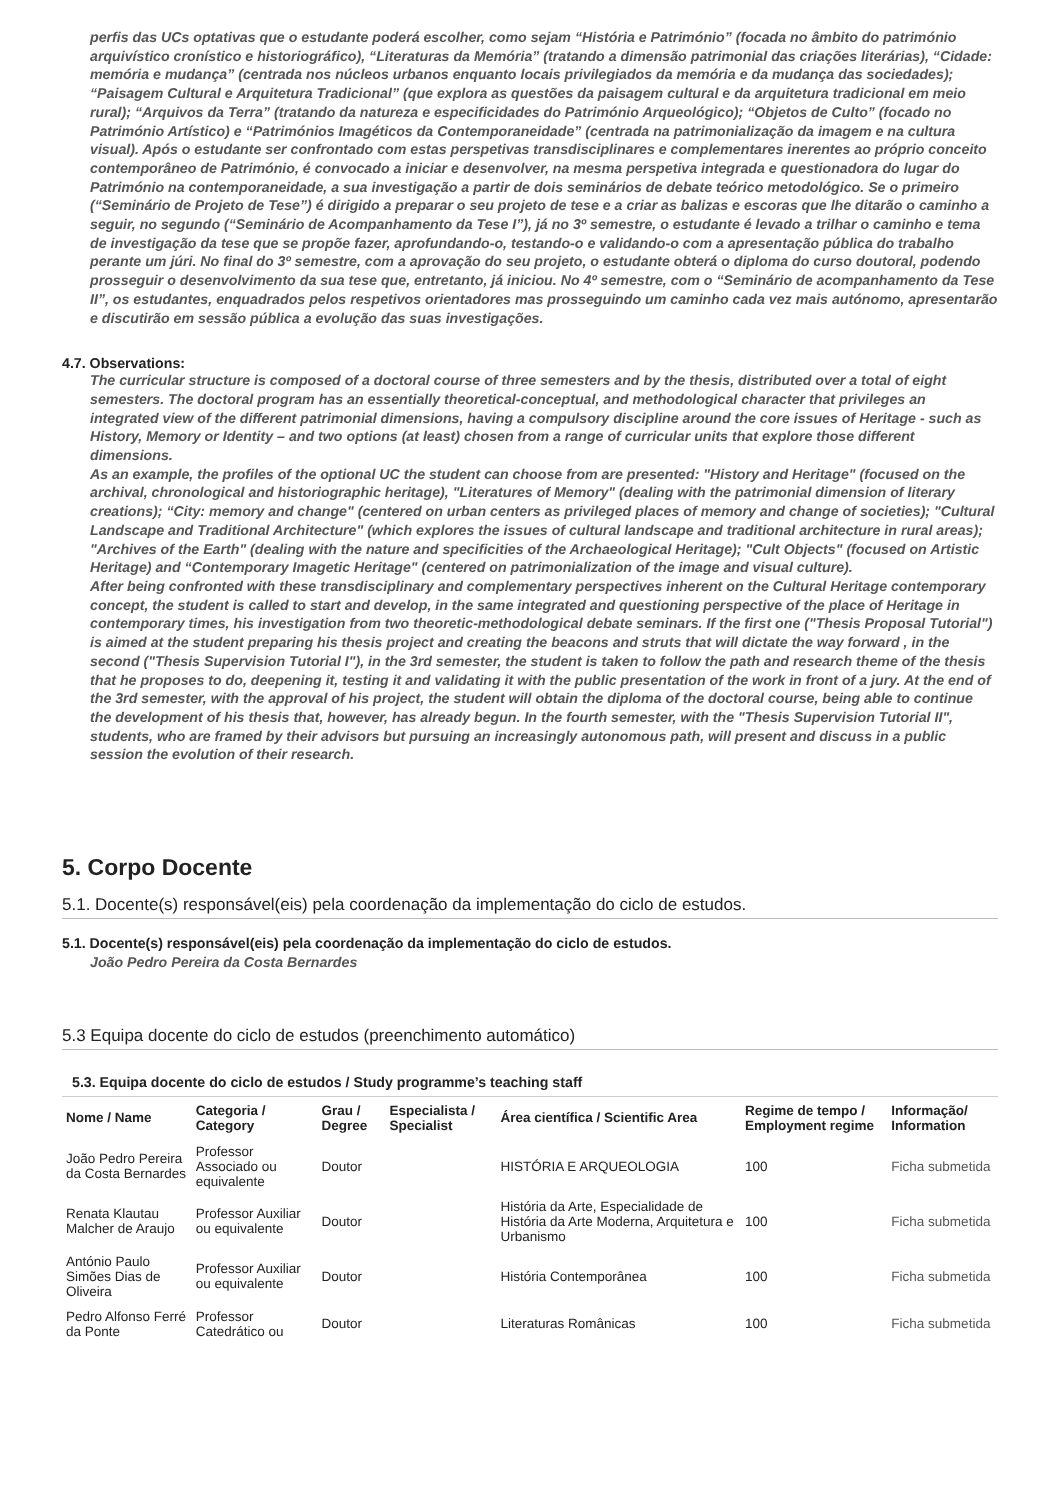perfis das UCs optativas que o estudante poderá escolher, como sejam “História e Património” (focada no âmbito do património arquivístico cronístico e historiográfico), “Literaturas da Memória” (tratando a dimensão patrimonial das criações literárias), “Cidade: memória e mudança” (centrada nos núcleos urbanos enquanto locais privilegiados da memória e da mudança das sociedades); “Paisagem Cultural e Arquitetura Tradicional” (que explora as questões da paisagem cultural e da arquitetura tradicional em meio rural); “Arquivos da Terra” (tratando da natureza e especificidades do Património Arqueológico); “Objetos de Culto” (focado no Património Artístico) e “Patrimónios Imagéticos da Contemporaneidade” (centrada na patrimonialização da imagem e na cultura visual). Após o estudante ser confrontado com estas perspetivas transdisciplinares e complementares inerentes ao próprio conceito contemporâneo de Património, é convocado a iniciar e desenvolver, na mesma perspetiva integrada e questionadora do lugar do Património na contemporaneidade, a sua investigação a partir de dois seminários de debate teórico metodológico. Se o primeiro (“Seminário de Projeto de Tese”) é dirigido a preparar o seu projeto de tese e a criar as balizas e escoras que lhe ditarão o caminho a seguir, no segundo (“Seminário de Acompanhamento da Tese I”), já no 3º semestre, o estudante é levado a trilhar o caminho e tema de investigação da tese que se propõe fazer, aprofundando-o, testando-o e validando-o com a apresentação pública do trabalho perante um júri. No final do 3º semestre, com a aprovação do seu projeto, o estudante obterá o diploma do curso doutoral, podendo prosseguir o desenvolvimento da sua tese que, entretanto, já iniciou. No 4º semestre, com o “Seminário de acompanhamento da Tese II”, os estudantes, enquadrados pelos respetivos orientadores mas prosseguindo um caminho cada vez mais autónomo, apresentarão e discutirão em sessão pública a evolução das suas investigações.
4.7. Observations:
The curricular structure is composed of a doctoral course of three semesters and by the thesis, distributed over a total of eight semesters. The doctoral program has an essentially theoretical-conceptual, and methodological character that privileges an integrated view of the different patrimonial dimensions, having a compulsory discipline around the core issues of Heritage - such as History, Memory or Identity – and two options (at least) chosen from a range of curricular units that explore those different dimensions.
As an example, the profiles of the optional UC the student can choose from are presented: "History and Heritage" (focused on the archival, chronological and historiographic heritage), "Literatures of Memory" (dealing with the patrimonial dimension of literary creations); “City: memory and change" (centered on urban centers as privileged places of memory and change of societies); "Cultural Landscape and Traditional Architecture" (which explores the issues of cultural landscape and traditional architecture in rural areas); "Archives of the Earth" (dealing with the nature and specificities of the Archaeological Heritage); "Cult Objects" (focused on Artistic Heritage) and “Contemporary Imagetic Heritage" (centered on patrimonialization of the image and visual culture).
After being confronted with these transdisciplinary and complementary perspectives inherent on the Cultural Heritage contemporary concept, the student is called to start and develop, in the same integrated and questioning perspective of the place of Heritage in contemporary times, his investigation from two theoretic-methodological debate seminars. If the first one ("Thesis Proposal Tutorial") is aimed at the student preparing his thesis project and creating the beacons and struts that will dictate the way forward , in the second ("Thesis Supervision Tutorial I"), in the 3rd semester, the student is taken to follow the path and research theme of the thesis that he proposes to do, deepening it, testing it and validating it with the public presentation of the work in front of a jury. At the end of the 3rd semester, with the approval of his project, the student will obtain the diploma of the doctoral course, being able to continue the development of his thesis that, however, has already begun. In the fourth semester, with the "Thesis Supervision Tutorial II", students, who are framed by their advisors but pursuing an increasingly autonomous path, will present and discuss in a public session the evolution of their research.
5. Corpo Docente
5.1. Docente(s) responsável(eis) pela coordenação da implementação do ciclo de estudos.
5.1. Docente(s) responsável(eis) pela coordenação da implementação do ciclo de estudos.
João Pedro Pereira da Costa Bernardes
5.3 Equipa docente do ciclo de estudos (preenchimento automático)
5.3. Equipa docente do ciclo de estudos / Study programme’s teaching staff
| Nome / Name | Categoria / Category | Grau / Degree | Especialista / Specialist | Área científica / Scientific Area | Regime de tempo / Employment regime | Informação/ Information |
| --- | --- | --- | --- | --- | --- | --- |
| João Pedro Pereira da Costa Bernardes | Professor Associado ou equivalente | Doutor | | HISTÓRIA E ARQUEOLOGIA | 100 | Ficha submetida |
| Renata Klautau Malcher de Araujo | Professor Auxiliar ou equivalente | Doutor | | História da Arte, Especialidade de História da Arte Moderna, Arquitetura e Urbanismo | 100 | Ficha submetida |
| António Paulo Simões Dias de Oliveira | Professor Auxiliar ou equivalente | Doutor | | História Contemporânea | 100 | Ficha submetida |
| Pedro Alfonso Ferré da Ponte | Professor Catedrático ou | Doutor | | Literaturas Românicas | 100 | Ficha submetida |